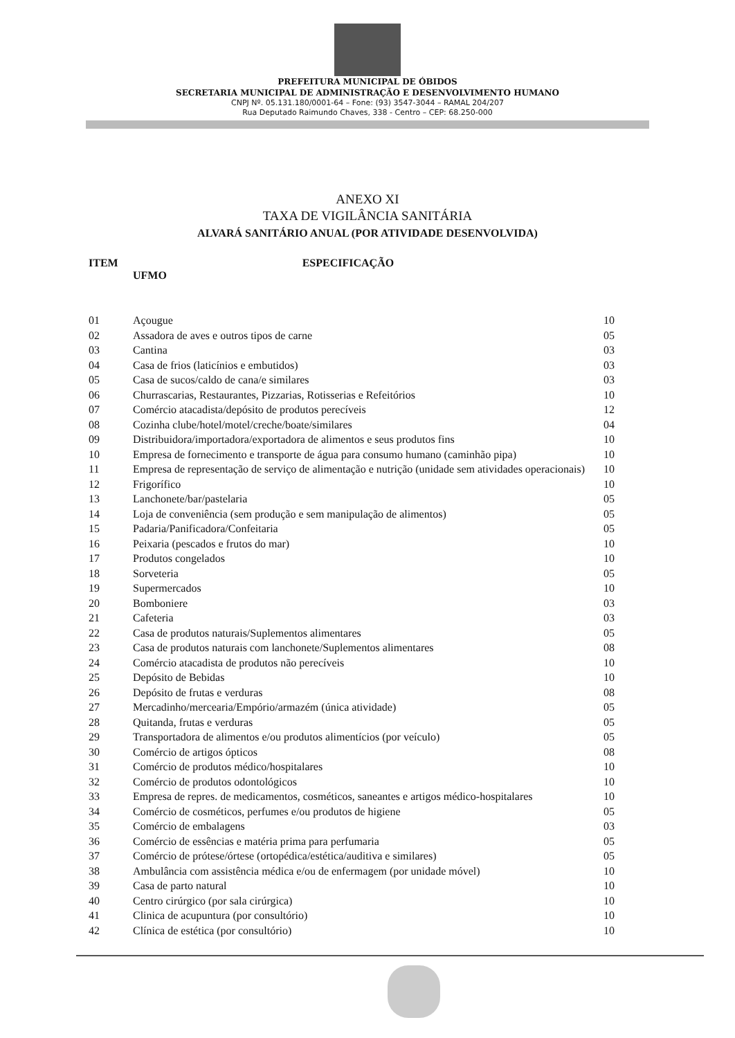PREFEITURA MUNICIPAL DE ÓBIDOS
SECRETARIA MUNICIPAL DE ADMINISTRAÇÃO E DESENVOLVIMENTO HUMANO
CNPJ Nº. 05.131.180/0001-64 – Fone: (93) 3547-3044 – RAMAL 204/207
Rua Deputado Raimundo Chaves, 338 - Centro – CEP: 68.250-000
ANEXO XI
TAXA DE VIGILÂNCIA SANITÁRIA
ALVARÁ SANITÁRIO ANUAL (POR ATIVIDADE DESENVOLVIDA)
ITEM ESPECIFICAÇÃO
UFMO
| 01 | Açougue | 10 |
| 02 | Assadora de aves e outros tipos de carne | 05 |
| 03 | Cantina | 03 |
| 04 | Casa de frios (laticínios e embutidos) | 03 |
| 05 | Casa de sucos/caldo de cana/e similares | 03 |
| 06 | Churrascarias, Restaurantes, Pizzarias, Rotisserias e Refeitórios | 10 |
| 07 | Comércio atacadista/depósito de produtos perecíveis | 12 |
| 08 | Cozinha clube/hotel/motel/creche/boate/similares | 04 |
| 09 | Distribuidora/importadora/exportadora de alimentos e seus produtos fins | 10 |
| 10 | Empresa de fornecimento e transporte de água para consumo humano (caminhão pipa) | 10 |
| 11 | Empresa de representação de serviço de alimentação e nutrição (unidade sem atividades operacionais) | 10 |
| 12 | Frigorífico | 10 |
| 13 | Lanchonete/bar/pastelaria | 05 |
| 14 | Loja de conveniência (sem produção e sem manipulação de alimentos) | 05 |
| 15 | Padaria/Panificadora/Confeitaria | 05 |
| 16 | Peixaria (pescados e frutos do mar) | 10 |
| 17 | Produtos congelados | 10 |
| 18 | Sorveteria | 05 |
| 19 | Supermercados | 10 |
| 20 | Bomboniere | 03 |
| 21 | Cafeteria | 03 |
| 22 | Casa de produtos naturais/Suplementos alimentares | 05 |
| 23 | Casa de produtos naturais com lanchonete/Suplementos alimentares | 08 |
| 24 | Comércio atacadista de produtos não perecíveis | 10 |
| 25 | Depósito de Bebidas | 10 |
| 26 | Depósito de frutas e verduras | 08 |
| 27 | Mercadinho/mercearia/Empório/armazém (única atividade) | 05 |
| 28 | Quitanda, frutas e verduras | 05 |
| 29 | Transportadora de alimentos e/ou produtos alimentícios (por veículo) | 05 |
| 30 | Comércio de artigos ópticos | 08 |
| 31 | Comércio de produtos médico/hospitalares | 10 |
| 32 | Comércio de produtos odontológicos | 10 |
| 33 | Empresa de repres. de medicamentos, cosméticos, saneantes e artigos médico-hospitalares | 10 |
| 34 | Comércio de cosméticos, perfumes e/ou produtos de higiene | 05 |
| 35 | Comércio de embalagens | 03 |
| 36 | Comércio de essências e matéria prima para perfumaria | 05 |
| 37 | Comércio de prótese/órtese (ortopédica/estética/auditiva e similares) | 05 |
| 38 | Ambulância com assistência médica e/ou de enfermagem (por unidade móvel) | 10 |
| 39 | Casa de parto natural | 10 |
| 40 | Centro cirúrgico (por sala cirúrgica) | 10 |
| 41 | Clinica de acupuntura (por consultório) | 10 |
| 42 | Clínica de estética (por consultório) | 10 |